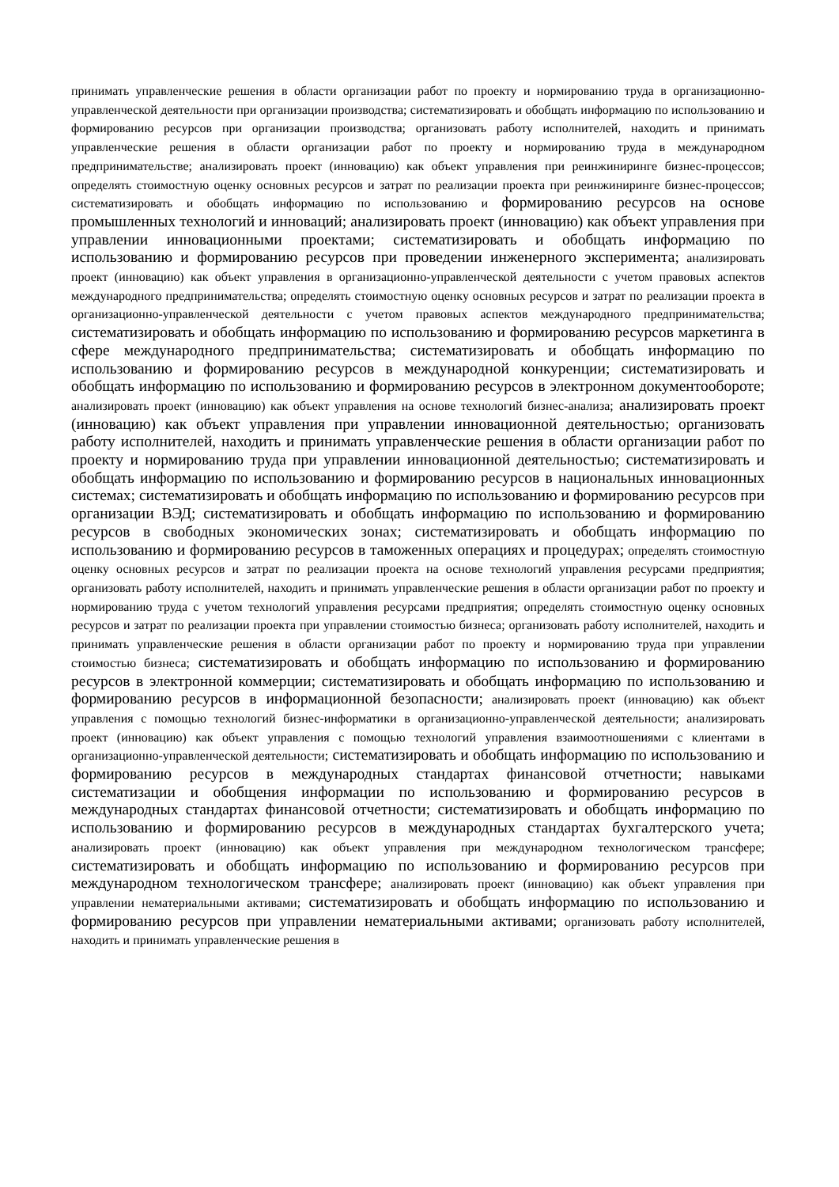принимать управленческие решения в области организации работ по проекту и нормированию труда в организационно-управленческой деятельности при организации производства; систематизировать и обобщать информацию по использованию и формированию ресурсов при организации производства; организовать работу исполнителей, находить и принимать управленческие решения в области организации работ по проекту и нормированию труда в международном предпринимательстве; анализировать проект (инновацию) как объект управления при реинжиниринге бизнес-процессов; определять стоимостную оценку основных ресурсов и затрат по реализации проекта при реинжиниринге бизнес-процессов; систематизировать и обобщать информацию по использованию и формированию ресурсов на основе промышленных технологий и инноваций; анализировать проект (инновацию) как объект управления при управлении инновационными проектами; систематизировать и обобщать информацию по использованию и формированию ресурсов при проведении инженерного эксперимента; анализировать проект (инновацию) как объект управления в организационно-управленческой деятельности с учетом правовых аспектов международного предпринимательства; определять стоимостную оценку основных ресурсов и затрат по реализации проекта в организационно-управленческой деятельности с учетом правовых аспектов международного предпринимательства; систематизировать и обобщать информацию по использованию и формированию ресурсов маркетинга в сфере международного предпринимательства; систематизировать и обобщать информацию по использованию и формированию ресурсов в международной конкуренции; систематизировать и обобщать информацию по использованию и формированию ресурсов в электронном документообороте; анализировать проект (инновацию) как объект управления на основе технологий бизнес-анализа; анализировать проект (инновацию) как объект управления при управлении инновационной деятельностью; организовать работу исполнителей, находить и принимать управленческие решения в области организации работ по проекту и нормированию труда при управлении инновационной деятельностью; систематизировать и обобщать информацию по использованию и формированию ресурсов в национальных инновационных системах; систематизировать и обобщать информацию по использованию и формированию ресурсов при организации ВЭД; систематизировать и обобщать информацию по использованию и формированию ресурсов в свободных экономических зонах; систематизировать и обобщать информацию по использованию и формированию ресурсов в таможенных операциях и процедурах; определять стоимостную оценку основных ресурсов и затрат по реализации проекта на основе технологий управления ресурсами предприятия; организовать работу исполнителей, находить и принимать управленческие решения в области организации работ по проекту и нормированию труда с учетом технологий управления ресурсами предприятия; определять стоимостную оценку основных ресурсов и затрат по реализации проекта при управлении стоимостью бизнеса; организовать работу исполнителей, находить и принимать управленческие решения в области организации работ по проекту и нормированию труда при управлении стоимостью бизнеса; систематизировать и обобщать информацию по использованию и формированию ресурсов в электронной коммерции; систематизировать и обобщать информацию по использованию и формированию ресурсов в информационной безопасности; анализировать проект (инновацию) как объект управления с помощью технологий бизнес-информатики в организационно-управленческой деятельности; анализировать проект (инновацию) как объект управления с помощью технологий управления взаимоотношениями с клиентами в организационно-управленческой деятельности; систематизировать и обобщать информацию по использованию и формированию ресурсов в международных стандартах финансовой отчетности; навыками систематизации и обобщения информации по использованию и формированию ресурсов в международных стандартах финансовой отчетности; систематизировать и обобщать информацию по использованию и формированию ресурсов в международных стандартах бухгалтерского учета; анализировать проект (инновацию) как объект управления при международном технологическом трансфере; систематизировать и обобщать информацию по использованию и формированию ресурсов при международном технологическом трансфере; анализировать проект (инновацию) как объект управления при управлении нематериальными активами; систематизировать и обобщать информацию по использованию и формированию ресурсов при управлении нематериальными активами; организовать работу исполнителей, находить и принимать управленческие решения в